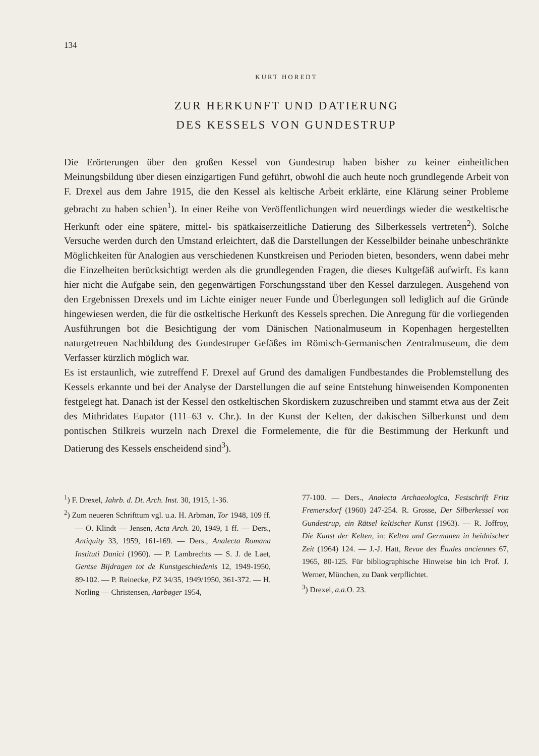134
KURT HOREDT
ZUR HERKUNFT UND DATIERUNG
DES KESSELS VON GUNDESTRUP
Die Erörterungen über den großen Kessel von Gundestrup haben bisher zu keiner einheitlichen Meinungsbildung über diesen einzigartigen Fund geführt, obwohl die auch heute noch grundlegende Arbeit von F. Drexel aus dem Jahre 1915, die den Kessel als keltische Arbeit erklärte, eine Klärung seiner Probleme gebracht zu haben schien<sup>1</sup>). In einer Reihe von Veröffentlichungen wird neuerdings wieder die westkeltische Herkunft oder eine spätere, mittel- bis spätkaiserzeitliche Datierung des Silberkessels vertreten<sup>2</sup>). Solche Versuche werden durch den Umstand erleichtert, daß die Darstellungen der Kesselbilder beinahe unbeschränkte Möglichkeiten für Analogien aus verschiedenen Kunstkreisen und Perioden bieten, besonders, wenn dabei mehr die Einzelheiten berücksichtigt werden als die grundlegenden Fragen, die dieses Kultgefäß aufwirft. Es kann hier nicht die Aufgabe sein, den gegenwärtigen Forschungsstand über den Kessel darzulegen. Ausgehend von den Ergebnissen Drexels und im Lichte einiger neuer Funde und Überlegungen soll lediglich auf die Gründe hingewiesen werden, die für die ostkeltische Herkunft des Kessels sprechen. Die Anregung für die vorliegenden Ausführungen bot die Besichtigung der vom Dänischen Nationalmuseum in Kopenhagen hergestellten naturgetreuen Nachbildung des Gundestruper Gefäßes im Römisch-Germanischen Zentralmuseum, die dem Verfasser kürzlich möglich war.
Es ist erstaunlich, wie zutreffend F. Drexel auf Grund des damaligen Fundbestandes die Problemstellung des Kessels erkannte und bei der Analyse der Darstellungen die auf seine Entstehung hinweisenden Komponenten festgelegt hat. Danach ist der Kessel den ostkeltischen Skordiskern zuzuschreiben und stammt etwa aus der Zeit des Mithridates Eupator (111–63 v. Chr.). In der Kunst der Kelten, der dakischen Silberkunst und dem pontischen Stilkreis wurzeln nach Drexel die Formelemente, die für die Bestimmung der Herkunft und Datierung des Kessels enscheidend sind<sup>3</sup>).
<sup>1</sup>) F. Drexel, Jahrb. d. Dt. Arch. Inst. 30, 1915, 1-36.
<sup>2</sup>) Zum neueren Schrifttum vgl. u.a. H. Arbman, Tor 1948, 109 ff. — O. Klindt — Jensen, Acta Arch. 20, 1949, 1 ff. — Ders., Antiquity 33, 1959, 161-169. — Ders., Analecta Romana Instituti Danici (1960). — P. Lambrechts — S. J. de Laet, Gentse Bijdragen tot de Kunstgeschiedenis 12, 1949-1950, 89-102. — P. Reinecke, PZ 34/35, 1949/1950, 361-372. — H. Norling — Christensen, Aarbøger 1954,
77-100. — Ders., Analecta Archaeologica, Festschrift Fritz Fremersdorf (1960) 247-254. R. Grosse, Der Silberkessel von Gundestrup, ein Rätsel keltischer Kunst (1963). — R. Joffroy, Die Kunst der Kelten, in: Kelten und Germanen in heidnischer Zeit (1964) 124. — J.-J. Hatt, Revue des Études anciennes 67, 1965, 80-125. Für bibliographische Hinweise bin ich Prof. J. Werner, München, zu Dank verpflichtet.
<sup>3</sup>) Drexel, a.a. O. 23.